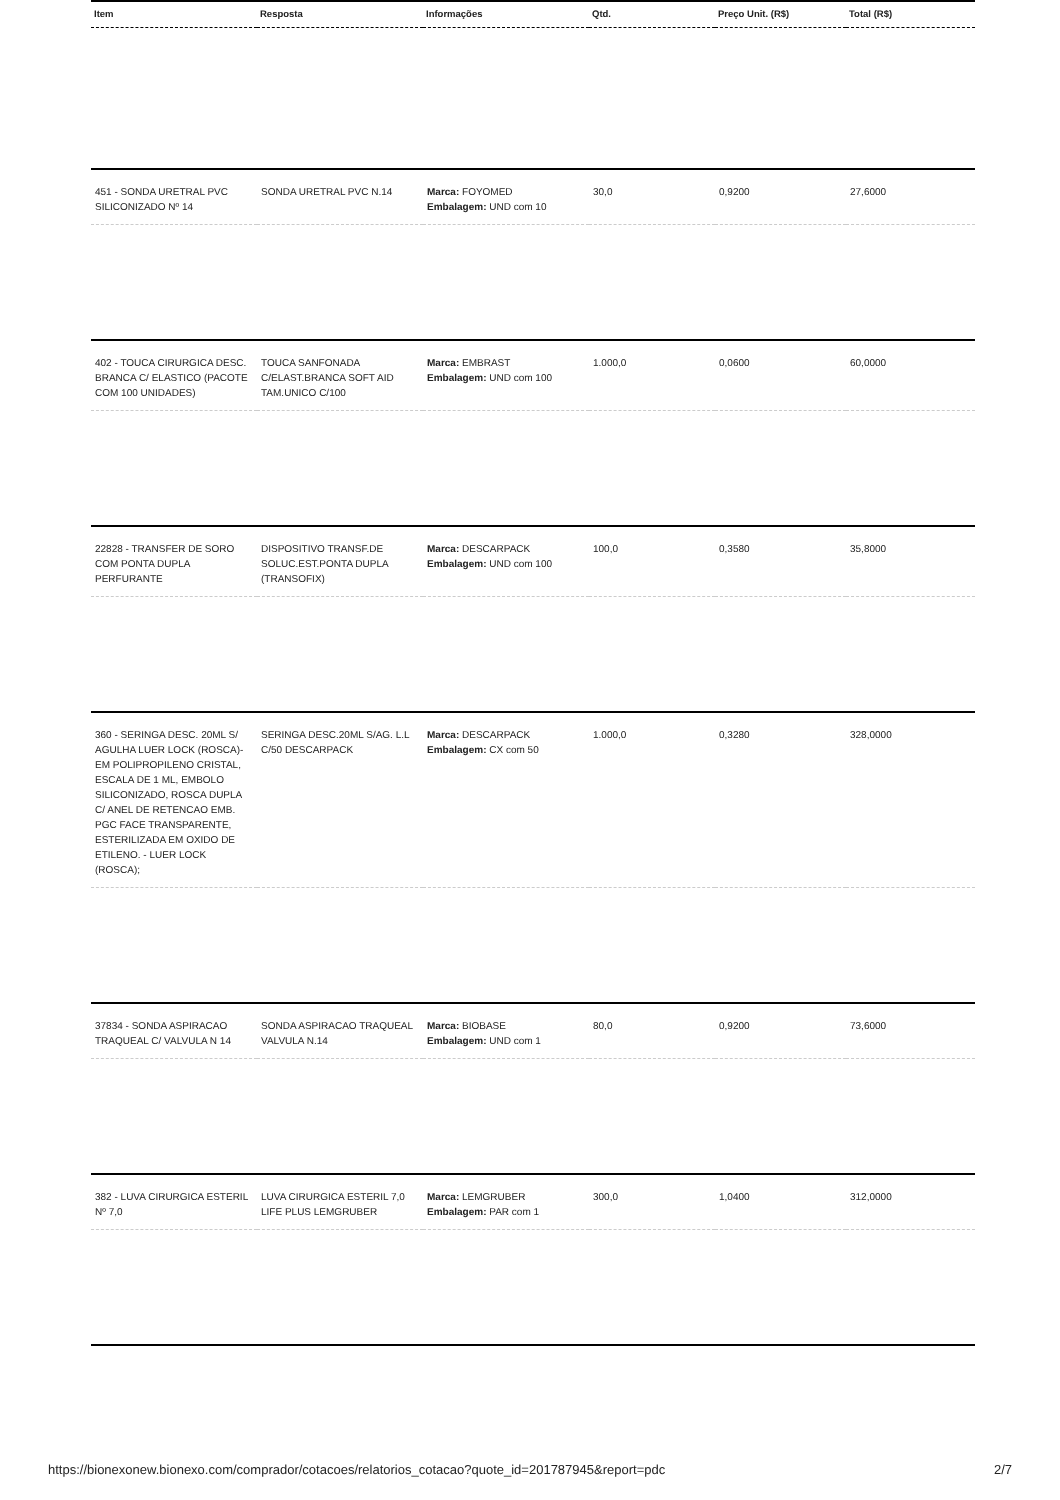| Item | Resposta | Informações | Qtd. | Preço Unit. (R$) | Total (R$) |
| --- | --- | --- | --- | --- | --- |
| 451 - SONDA URETRAL PVC SILICONIZADO Nº 14 | SONDA URETRAL PVC N.14 | Marca: FOYOMED Embalagem: UND com 10 | 30,0 | 0,9200 | 27,6000 |
| 402 - TOUCA CIRURGICA DESC. BRANCA C/ ELASTICO (PACOTE COM 100 UNIDADES) | TOUCA SANFONADA C/ELAST.BRANCA SOFT AID TAM.UNICO C/100 | Marca: EMBRAST Embalagem: UND com 100 | 1.000,0 | 0,0600 | 60,0000 |
| 22828 - TRANSFER DE SORO COM PONTA DUPLA PERFURANTE | DISPOSITIVO TRANSF.DE SOLUC.EST.PONTA DUPLA (TRANSOFIX) | Marca: DESCARPACK Embalagem: UND com 100 | 100,0 | 0,3580 | 35,8000 |
| 360 - SERINGA DESC. 20ML S/ AGULHA LUER LOCK (ROSCA)- EM POLIPROPILENO CRISTAL, ESCALA DE 1 ML, EMBOLO SILICONIZADO, ROSCA DUPLA C/ ANEL DE RETENCAO EMB. PGC FACE TRANSPARENTE, ESTERILIZADA EM OXIDO DE ETILENO. - LUER LOCK (ROSCA); | SERINGA DESC.20ML S/AG. L.L C/50 DESCARPACK | Marca: DESCARPACK Embalagem: CX com 50 | 1.000,0 | 0,3280 | 328,0000 |
| 37834 - SONDA ASPIRACAO TRAQUEAL C/ VALVULA N 14 | SONDA ASPIRACAO TRAQUEAL VALVULA N.14 | Marca: BIOBASE Embalagem: UND com 1 | 80,0 | 0,9200 | 73,6000 |
| 382 - LUVA CIRURGICA ESTERIL Nº 7,0 | LUVA CIRURGICA ESTERIL 7,0 LIFE PLUS LEMGRUBER | Marca: LEMGRUBER Embalagem: PAR com 1 | 300,0 | 1,0400 | 312,0000 |
https://bionexonew.bionexo.com/comprador/cotacoes/relatorios_cotacao?quote_id=201787945&report=pdc 2/7